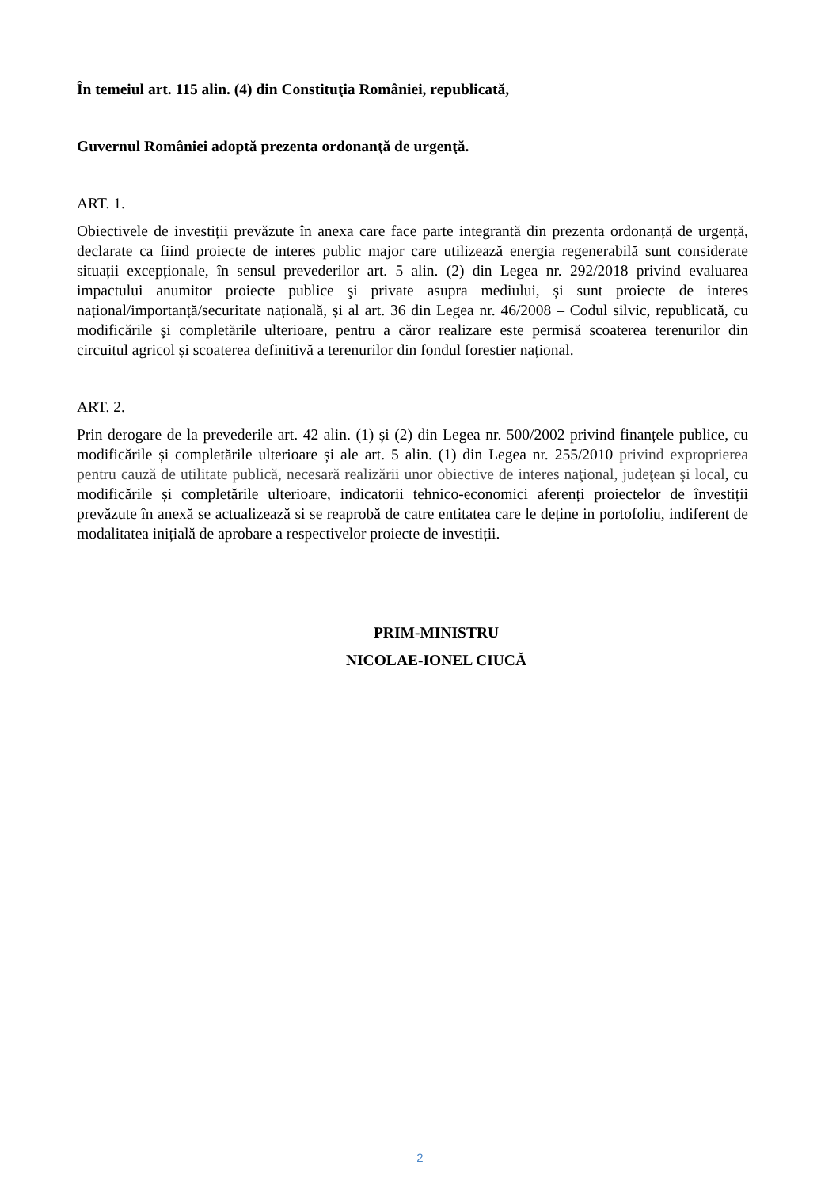În temeiul art. 115 alin. (4) din Constituţia României, republicată,
Guvernul României adoptă prezenta ordonanţă de urgenţă.
ART. 1.
Obiectivele de investiții prevăzute în anexa care face parte integrantă din prezenta ordonanță de urgență, declarate ca fiind proiecte de interes public major care utilizează energia regenerabilă sunt considerate situații excepționale, în sensul prevederilor art. 5 alin. (2) din Legea nr. 292/2018 privind evaluarea impactului anumitor proiecte publice şi private asupra mediului, și sunt proiecte de interes național/importanță/securitate națională, și al art. 36 din Legea nr. 46/2008 – Codul silvic, republicată, cu modificările şi completările ulterioare, pentru a căror realizare este permisă scoaterea terenurilor din circuitul agricol și scoaterea definitivă a terenurilor din fondul forestier național.
ART. 2.
Prin derogare de la prevederile art. 42 alin. (1) și (2) din Legea nr. 500/2002 privind finanțele publice, cu modificările și completările ulterioare și ale art. 5 alin. (1) din Legea nr. 255/2010 privind exproprierea pentru cauză de utilitate publică, necesară realizării unor obiective de interes naţional, judeţean şi local, cu modificările și completările ulterioare, indicatorii tehnico-economici aferenți proiectelor de învestiții prevăzute în anexă se actualizează si se reaprobă de catre entitatea care le deține in portofoliu, indiferent de modalitatea inițială de aprobare a respectivelor proiecte de investiții.
PRIM-MINISTRU
NICOLAE-IONEL CIUCĂ
2